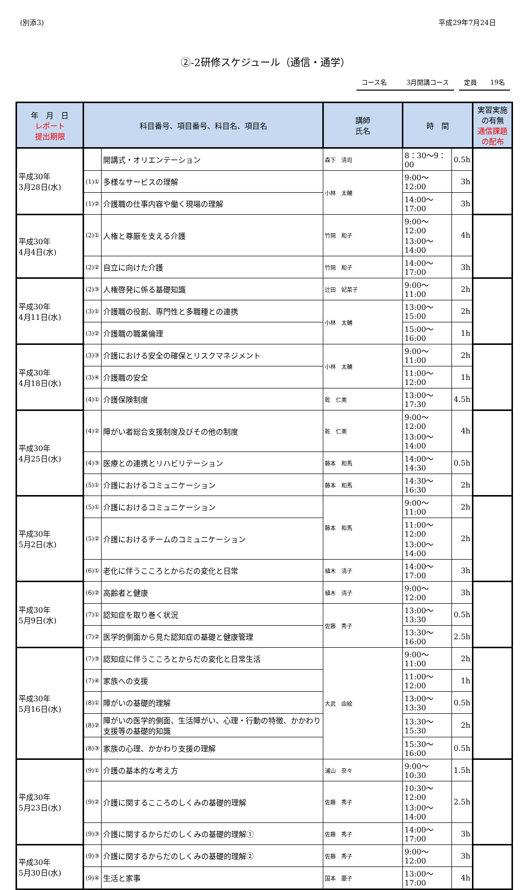(別添3) 平成29年7月24日
②-2研修スケジュール（通信・通学）
コース名　　　3月開講コース 定員　　19名
| 年 月 日 レポート 提出期限 | 科目番号、項目番号、科目名、項目名 | | 講師 氏名 | 時 間 | | 実習実施 の有無 通信課題 の配布 |
| --- | --- | --- | --- | --- | --- | --- |
| 平成30年 3月28日(水) | | 開講式・オリエンテーション | 森下 清司 | 8：30〜9：00 | 0.5h | |
| | (1)① | 多様なサービスの理解 | 小林 太輔 | 9:00〜12:00 | 3h | |
| | (1)② | 介護職の仕事内容や働く現場の理解 | | 14:00〜17:00 | 3h | |
| 平成30年 4月4日(水) | (2)① | 人権と尊厳を支える介護 | 竹岡 和子 | 9:00〜12:00 13:00〜14:00 | 4h | |
| | (2)② | 自立に向けた介護 | 竹岡 和子 | 14:00〜17:00 | 3h | |
| 平成30年 4月11日(水) | (2)③ | 人権啓発に係る基礎知識 | 辻田 妃菜子 | 9:00〜11:00 | 2h | |
| | (3)① | 介護職の役割、専門性と多職種との連携 | 小林 太輔 | 13:00〜15:00 | 2h | |
| | (3)② | 介護職の職業倫理 | | 15:00〜16:00 | 1h | |
| 平成30年 4月18日(水) | (3)③ | 介護における安全の確保とリスクマネジメント | 小林 太輔 | 9:00〜11:00 | 2h | |
| | (3)④ | 介護職の安全 | | 11:00〜12:00 | 1h | |
| | (4)① | 介護保険制度 | 乾 仁美 | 13:00〜17:30 | 4.5h | |
| 平成30年 4月25日(水) | (4)② | 障がい者総合支援制度及びその他の制度 | 乾 仁美 | 9:00〜12:00 13:00〜14:00 | 4h | |
| | (4)③ | 医療との連携とリハビリテーション | 藤本 和馬 | 14:00〜14:30 | 0.5h | |
| | (5)① | 介護におけるコミュニケーション | 藤本 和馬 | 14:30〜16:30 | 2h | |
| 平成30年 5月2日(水) | (5)① | 介護におけるコミュニケーション | 藤本 和馬 | 9:00〜11:00 | 2h | |
| | (5)② | 介護におけるチームのコミュニケーション | | 11:00〜12:00 13:00〜14:00 | 2h | |
| | (6)① | 老化に伴うこころとからだの変化と日常 | 植木 清子 | 14:00〜17:00 | 3h | |
| 平成30年 5月9日(水) | (6)② | 高齢者と健康 | 植木 清子 | 9:00〜12:00 | 3h | |
| | (7)① | 認知症を取り巻く状況 | 佐藤 秀子 | 13:00〜13:30 | 0.5h | |
| | (7)② | 医学的側面から見た認知症の基礎と健康管理 | | 13:30〜16:00 | 2.5h | |
| 平成30年 5月16日(水) | (7)③ | 認知症に伴うこころとからだの変化と日常生活 | 大武 由絵 | 9:00〜11:00 | 2h | |
| | (7)④ | 家族への支援 | | 11:00〜12:00 | 1h | |
| | (8)① | 障がいの基礎的理解 | | 13:00〜13:30 | 0.5h | |
| | (8)② | 障がいの医学的側面、生活障がい、心理・行動の特徴、かかわり支援等の基礎的知識 | | 13:30〜15:30 | 2h | |
| | (8)③ | 家族の心理、かかわり支援の理解 | | 15:30〜16:00 | 0.5h | |
| 平成30年 5月23日(水) | (9)① | 介護の基本的な考え方 | 浦山 奈々 | 9:00〜10:30 | 1.5h | |
| | (9)② | 介護に関するこころのしくみの基礎的理解 | 佐藤 秀子 | 10:30〜12:00 13:00〜14:00 | 2.5h | |
| | (9)③ | 介護に関するからだのしくみの基礎的理解① | 佐藤 秀子 | 14:00〜17:00 | 3h | |
| 平成30年 5月30日(水) | (9)③ | 介護に関するからだのしくみの基礎的理解② | 佐藤 秀子 | 9:00〜12:00 | 3h | |
| | (9)④ | 生活と家事 | 国本 慶子 | 13:00〜17:00 | 4h | |